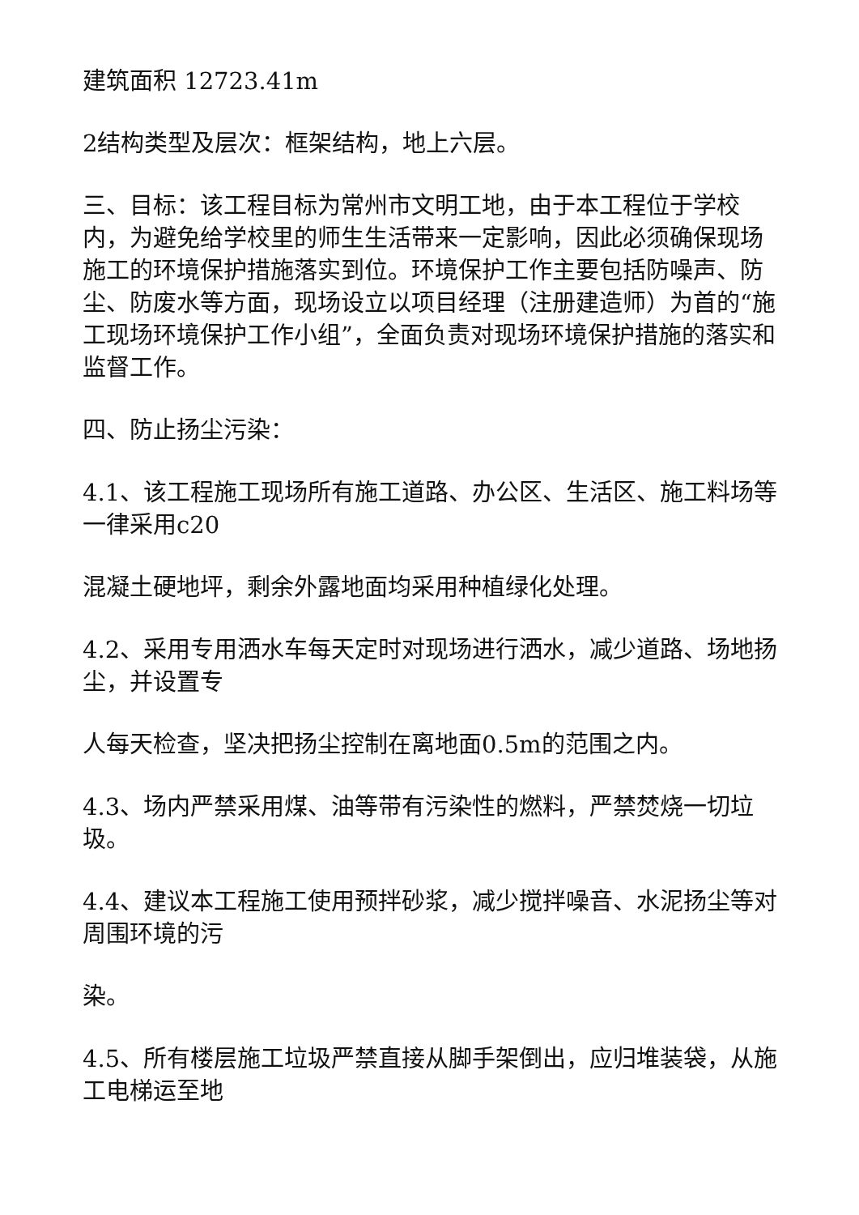建筑面积 12723.41m
2结构类型及层次：框架结构，地上六层。
三、目标：该工程目标为常州市文明工地，由于本工程位于学校内，为避免给学校里的师生生活带来一定影响，因此必须确保现场施工的环境保护措施落实到位。环境保护工作主要包括防噪声、防尘、防废水等方面，现场设立以项目经理（注册建造师）为首的“施工现场环境保护工作小组”，全面负责对现场环境保护措施的落实和监督工作。
四、防止扬尘污染：
4.1、该工程施工现场所有施工道路、办公区、生活区、施工料场等一律采用c20
混凝土硬地坪，剩余外露地面均采用种植绿化处理。
4.2、采用专用洒水车每天定时对现场进行洒水，减少道路、场地扬尘，并设置专
人每天检查，坚决把扬尘控制在离地面0.5m的范围之内。
4.3、场内严禁采用煤、油等带有污染性的燃料，严禁焚烧一切垃圾。
4.4、建议本工程施工使用预拌砂浆，减少搅拌噪音、水泥扬尘等对周围环境的污
染。
4.5、所有楼层施工垃圾严禁直接从脚手架倒出，应归堆装袋，从施工电梯运至地